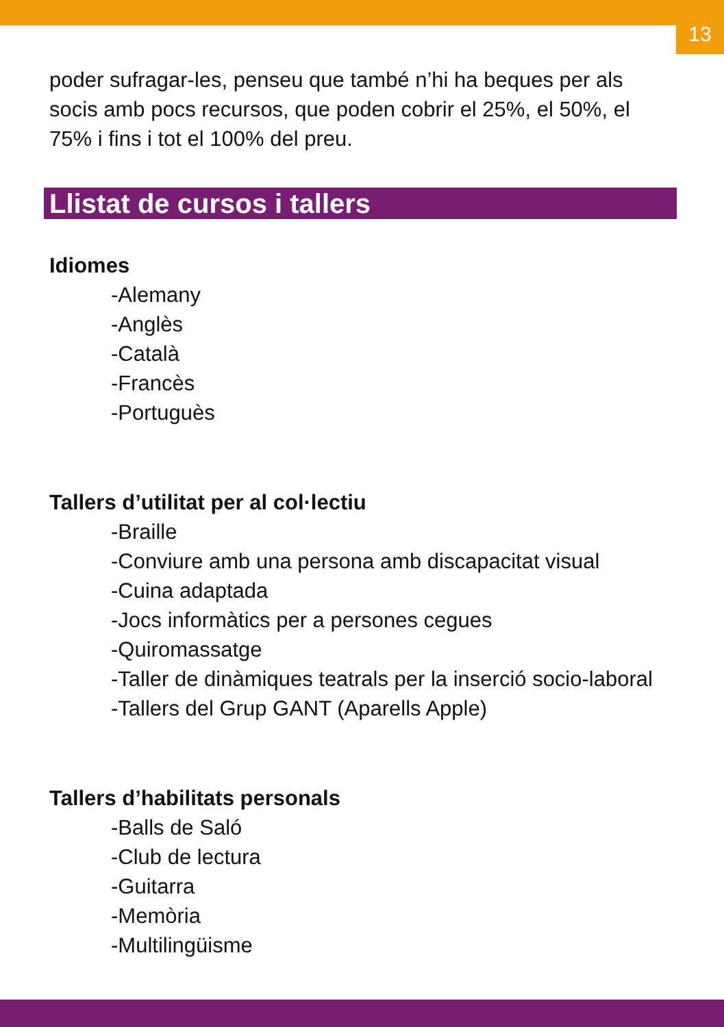13
poder sufragar-les, penseu que també n’hi ha beques per als socis amb pocs recursos, que poden cobrir el 25%, el 50%, el 75% i fins i tot el 100% del preu.
Llistat de cursos i tallers
Idiomes
-Alemany
-Anglès
-Català
-Francès
-Portuguès
Tallers d’utilitat per al col·lectiu
-Braille
-Conviure amb una persona amb discapacitat visual
-Cuina adaptada
-Jocs informàtics per a persones cegues
-Quiromassatge
-Taller de dinàmiques teatrals per la inserció socio-laboral
-Tallers del Grup GANT (Aparells Apple)
Tallers d’habilitats personals
-Balls de Saló
-Club de lectura
-Guitarra
-Memòria
-Multilingüisme